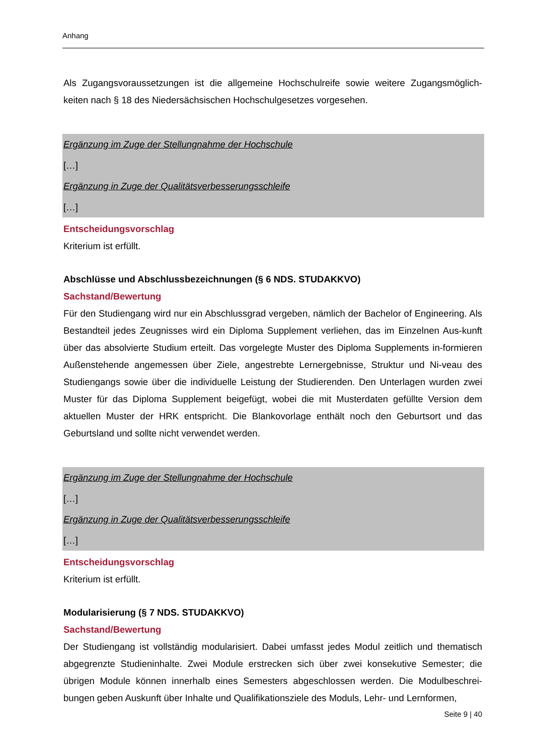Anhang
Als Zugangsvoraussetzungen ist die allgemeine Hochschulreife sowie weitere Zugangsmöglich-keiten nach § 18 des Niedersächsischen Hochschulgesetzes vorgesehen.
Ergänzung im Zuge der Stellungnahme der Hochschule
[…]
Ergänzung in Zuge der Qualitätsverbesserungsschleife
[…]
Entscheidungsvorschlag
Kriterium ist erfüllt.
Abschlüsse und Abschlussbezeichnungen (§ 6 NDS. STUDAKKVO)
Sachstand/Bewertung
Für den Studiengang wird nur ein Abschlussgrad vergeben, nämlich der Bachelor of Engineering. Als Bestandteil jedes Zeugnisses wird ein Diploma Supplement verliehen, das im Einzelnen Aus-kunft über das absolvierte Studium erteilt. Das vorgelegte Muster des Diploma Supplements in-formieren Außenstehende angemessen über Ziele, angestrebte Lernergebnisse, Struktur und Ni-veau des Studiengangs sowie über die individuelle Leistung der Studierenden. Den Unterlagen wurden zwei Muster für das Diploma Supplement beigefügt, wobei die mit Musterdaten gefüllte Version dem aktuellen Muster der HRK entspricht. Die Blankovorlage enthält noch den Geburtsort und das Geburtsland und sollte nicht verwendet werden.
Ergänzung im Zuge der Stellungnahme der Hochschule
[…]
Ergänzung in Zuge der Qualitätsverbesserungsschleife
[…]
Entscheidungsvorschlag
Kriterium ist erfüllt.
Modularisierung (§ 7 NDS. STUDAKKVO)
Sachstand/Bewertung
Der Studiengang ist vollständig modularisiert. Dabei umfasst jedes Modul zeitlich und thematisch abgegrenzte Studieninhalte. Zwei Module erstrecken sich über zwei konsekutive Semester; die übrigen Module können innerhalb eines Semesters abgeschlossen werden. Die Modulbeschrei-bungen geben Auskunft über Inhalte und Qualifikationsziele des Moduls, Lehr- und Lernformen,
Seite 9 | 40